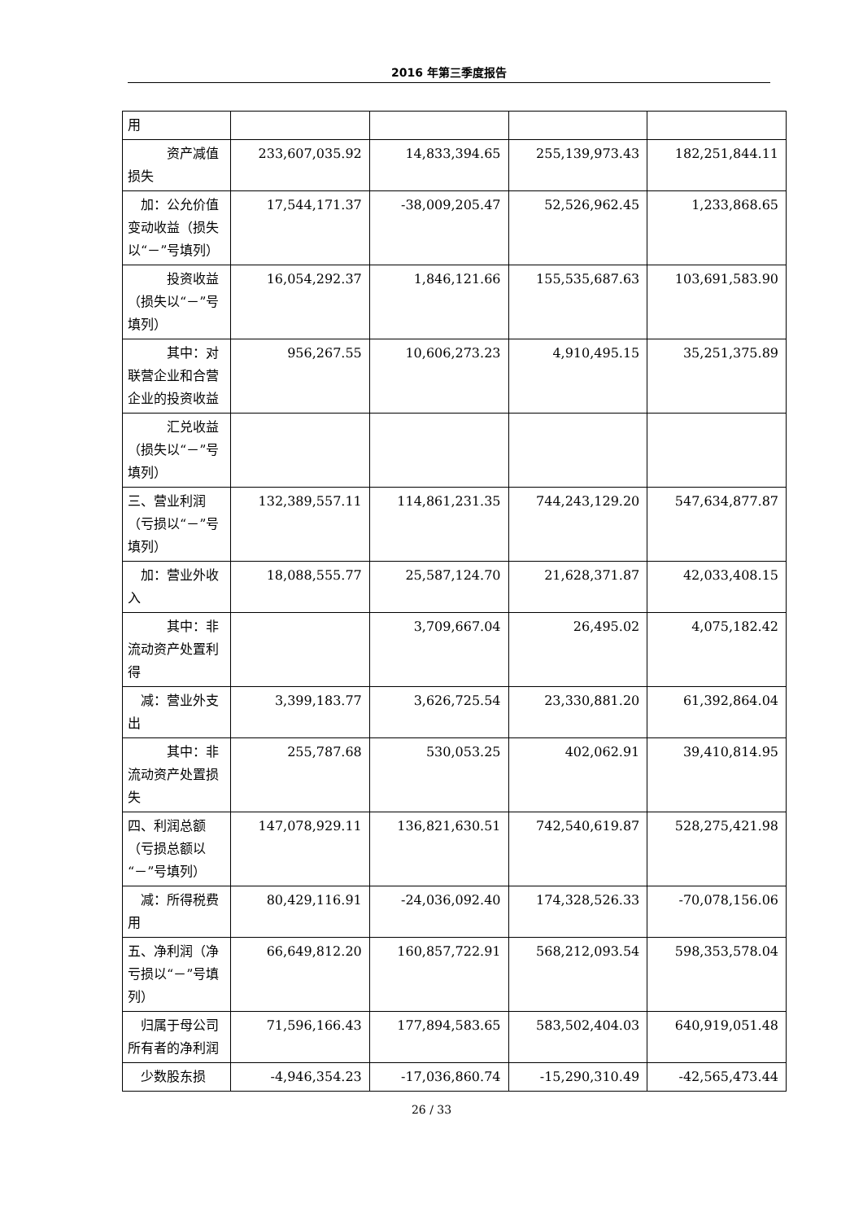2016 年第三季度报告
| 用 | | | | |
| 资产减值损失 | 233,607,035.92 | 14,833,394.65 | 255,139,973.43 | 182,251,844.11 |
| 加：公允价值变动收益（损失以“－”号填列） | 17,544,171.37 | -38,009,205.47 | 52,526,962.45 | 1,233,868.65 |
| 投资收益（损失以“－”号填列） | 16,054,292.37 | 1,846,121.66 | 155,535,687.63 | 103,691,583.90 |
| 其中：对联营企业和合营企业的投资收益 | 956,267.55 | 10,606,273.23 | 4,910,495.15 | 35,251,375.89 |
| 汇兑收益（损失以“－”号填列） | | | | |
| 三、营业利润（亏损以“－”号填列） | 132,389,557.11 | 114,861,231.35 | 744,243,129.20 | 547,634,877.87 |
| 加：营业外收入 | 18,088,555.77 | 25,587,124.70 | 21,628,371.87 | 42,033,408.15 |
| 其中：非流动资产处置利得 | | 3,709,667.04 | 26,495.02 | 4,075,182.42 |
| 减：营业外支出 | 3,399,183.77 | 3,626,725.54 | 23,330,881.20 | 61,392,864.04 |
| 其中：非流动资产处置损失 | 255,787.68 | 530,053.25 | 402,062.91 | 39,410,814.95 |
| 四、利润总额（亏损总额以“－”号填列） | 147,078,929.11 | 136,821,630.51 | 742,540,619.87 | 528,275,421.98 |
| 减：所得税费用 | 80,429,116.91 | -24,036,092.40 | 174,328,526.33 | -70,078,156.06 |
| 五、净利润（净亏损以“－”号填列） | 66,649,812.20 | 160,857,722.91 | 568,212,093.54 | 598,353,578.04 |
| 归属于母公司所有者的净利润 | 71,596,166.43 | 177,894,583.65 | 583,502,404.03 | 640,919,051.48 |
| 少数股东损 | -4,946,354.23 | -17,036,860.74 | -15,290,310.49 | -42,565,473.44 |
26 / 33